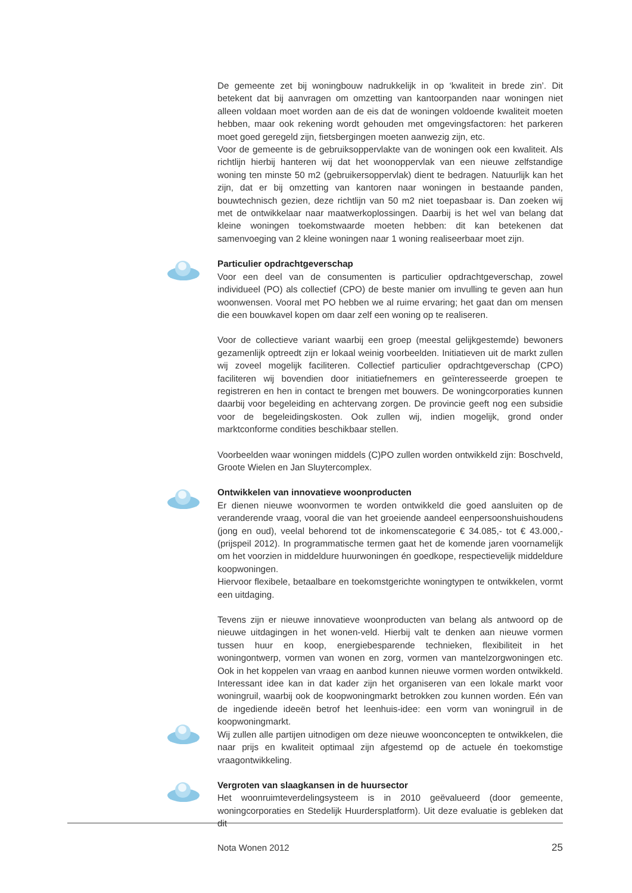De gemeente zet bij woningbouw nadrukkelijk in op ‘kwaliteit in brede zin’. Dit betekent dat bij aanvragen om omzetting van kantoorpanden naar woningen niet alleen voldaan moet worden aan de eis dat de woningen voldoende kwaliteit moeten hebben, maar ook rekening wordt gehouden met omgevingsfactoren: het parkeren moet goed geregeld zijn, fietsbergingen moeten aanwezig zijn, etc.
Voor de gemeente is de gebruiksoppervlakte van de woningen ook een kwaliteit. Als richtlijn hierbij hanteren wij dat het woonoppervlak van een nieuwe zelfstandige woning ten minste 50 m2 (gebruikersoppervlak) dient te bedragen. Natuurlijk kan het zijn, dat er bij omzetting van kantoren naar woningen in bestaande panden, bouwtechnisch gezien, deze richtlijn van 50 m2 niet toepasbaar is. Dan zoeken wij met de ontwikkelaar naar maatwerkoplossingen. Daarbij is het wel van belang dat kleine woningen toekomstwaarde moeten hebben: dit kan betekenen dat samenvoeging van 2 kleine woningen naar 1 woning realiseerbaar moet zijn.
Particulier opdrachtgeverschap
Voor een deel van de consumenten is particulier opdrachtgeverschap, zowel individueel (PO) als collectief (CPO) de beste manier om invulling te geven aan hun woonwensen. Vooral met PO hebben we al ruime ervaring; het gaat dan om mensen die een bouwkavel kopen om daar zelf een woning op te realiseren.
Voor de collectieve variant waarbij een groep (meestal gelijkgestemde) bewoners gezamenlijk optreedt zijn er lokaal weinig voorbeelden. Initiatieven uit de markt zullen wij zoveel mogelijk faciliteren. Collectief particulier opdrachtgeverschap (CPO) faciliteren wij bovendien door initiatiefnemers en geïnteresseerde groepen te registreren en hen in contact te brengen met bouwers. De woningcorporaties kunnen daarbij voor begeleiding en achtervang zorgen. De provincie geeft nog een subsidie voor de begeleidingskosten. Ook zullen wij, indien mogelijk, grond onder marktconforme condities beschikbaar stellen.
Voorbeelden waar woningen middels (C)PO zullen worden ontwikkeld zijn: Boschveld, Groote Wielen en Jan Sluytercomplex.
Ontwikkelen van innovatieve woonproducten
Er dienen nieuwe woonvormen te worden ontwikkeld die goed aansluiten op de veranderende vraag, vooral die van het groeiende aandeel eenpersoonshuishoudens (jong en oud), veelal behorend tot de inkomenscategorie € 34.085,- tot € 43.000,- (prijspeil 2012). In programmatische termen gaat het de komende jaren voornamelijk om het voorzien in middeldure huurwoningen én goedkope, respectievelijk middeldure koopwoningen.
Hiervoor flexibele, betaalbare en toekomstgerichte woningtypen te ontwikkelen, vormt een uitdaging.
Tevens zijn er nieuwe innovatieve woonproducten van belang als antwoord op de nieuwe uitdagingen in het wonen-veld. Hierbij valt te denken aan nieuwe vormen tussen huur en koop, energiebesparende technieken, flexibiliteit in het woningontwerp, vormen van wonen en zorg, vormen van mantelzorgwoningen etc. Ook in het koppelen van vraag en aanbod kunnen nieuwe vormen worden ontwikkeld. Interessant idee kan in dat kader zijn het organiseren van een lokale markt voor woningruil, waarbij ook de koopwoningmarkt betrokken zou kunnen worden. Eén van de ingediende ideeën betrof het leenhuis-idee: een vorm van woningruil in de koopwoningmarkt.
Wij zullen alle partijen uitnodigen om deze nieuwe woonconcepten te ontwikkelen, die naar prijs en kwaliteit optimaal zijn afgestemd op de actuele én toekomstige vraagontwikkeling.
Vergroten van slaagkansen in de huursector
Het woonruimteverdelingsysteem is in 2010 geëvalueerd (door gemeente, woningcorporaties en Stedelijk Huurdersplatform). Uit deze evaluatie is gebleken dat dit
Nota Wonen 2012 25